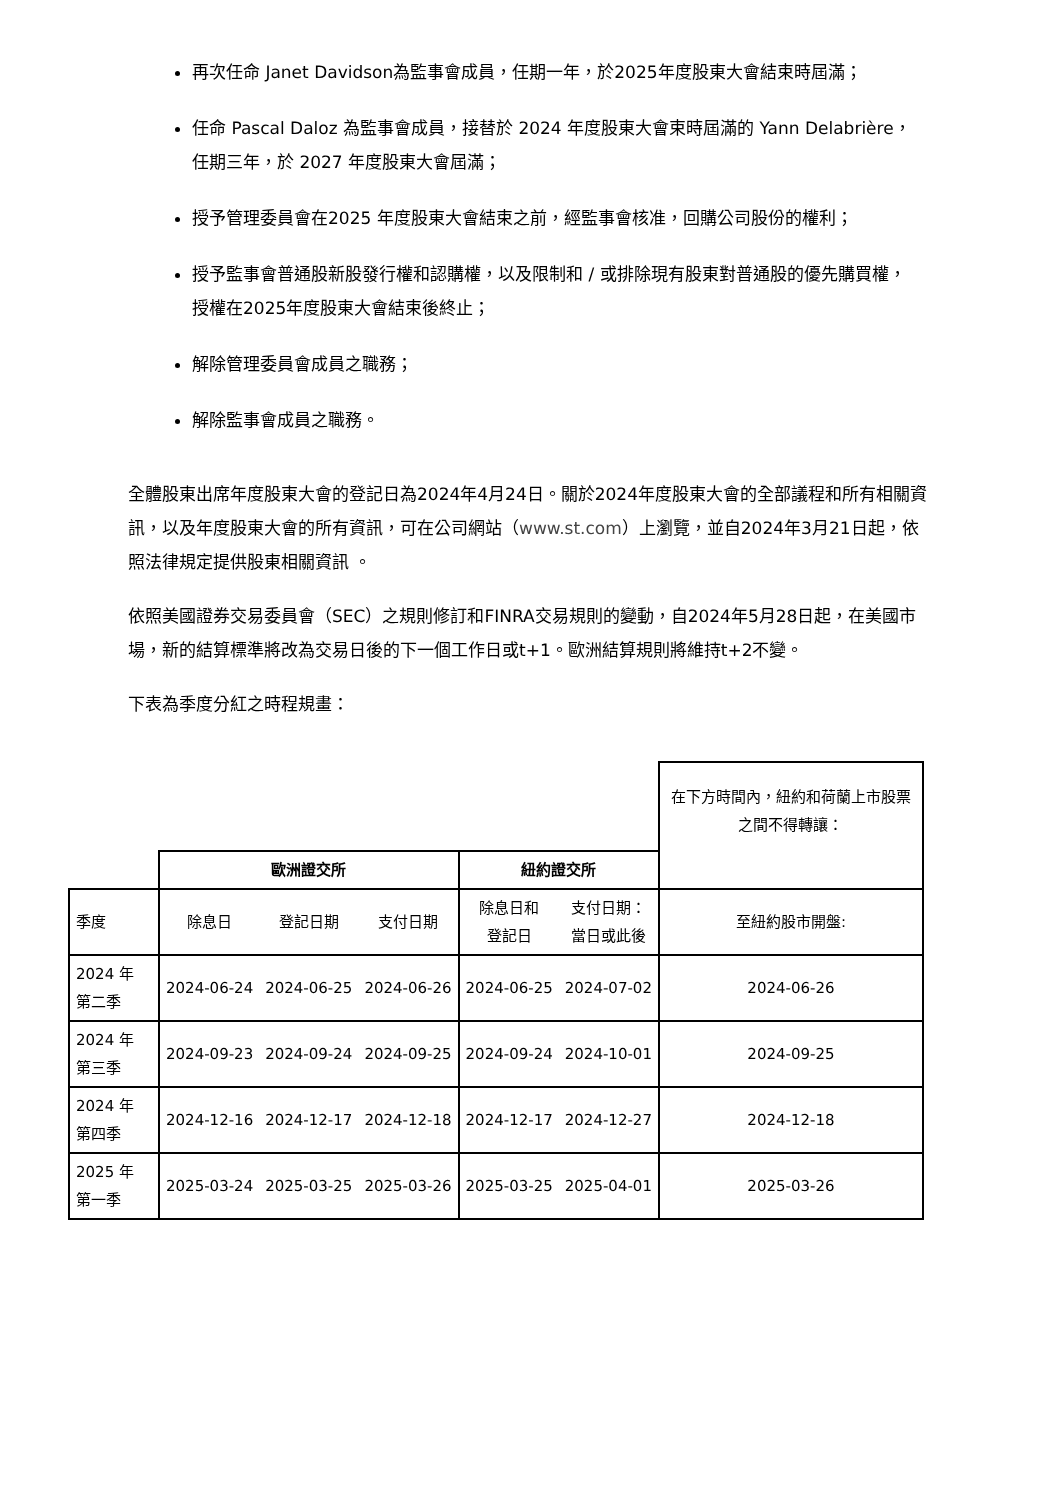再次任命 Janet Davidson為監事會成員，任期一年，於2025年度股東大會結束時屆滿；
任命 Pascal Daloz 為監事會成員，接替於 2024 年度股東大會束時屆滿的 Yann Delabrière，任期三年，於 2027 年度股東大會屆滿；
授予管理委員會在2025 年度股東大會結束之前，經監事會核准，回購公司股份的權利；
授予監事會普通股新股發行權和認購權，以及限制和 / 或排除現有股東對普通股的優先購買權，授權在2025年度股東大會結束後終止；
解除管理委員會成員之職務；
解除監事會成員之職務。
全體股東出席年度股東大會的登記日為2024年4月24日。關於2024年度股東大會的全部議程和所有相關資訊，以及年度股東大會的所有資訊，可在公司網站（www.st.com）上瀏覽，並自2024年3月21日起，依照法律規定提供股東相關資訊 。
依照美國證券交易委員會（SEC）之規則修訂和FINRA交易規則的變動，自2024年5月28日起，在美國市場，新的結算標準將改為交易日後的下一個工作日或t+1。歐洲結算規則將維持t+2不變。
下表為季度分紅之時程規畫：
| | | | | | | 在下方時間內，紐約和荷蘭上市股票之間不得轉讓： |
| | 歐洲證交所 | | | 紐約證交所 | | |
| 季度 | 除息日 | 登記日期 | 支付日期 | 除息日和 登記日 | 支付日期： 當日或此後 | 至紐約股市開盤: |
| 2024 年 第二季 | 2024-06-24 | 2024-06-25 | 2024-06-26 | 2024-06-25 | 2024-07-02 | 2024-06-26 |
| 2024 年 第三季 | 2024-09-23 | 2024-09-24 | 2024-09-25 | 2024-09-24 | 2024-10-01 | 2024-09-25 |
| 2024 年 第四季 | 2024-12-16 | 2024-12-17 | 2024-12-18 | 2024-12-17 | 2024-12-27 | 2024-12-18 |
| 2025 年 第一季 | 2025-03-24 | 2025-03-25 | 2025-03-26 | 2025-03-25 | 2025-04-01 | 2025-03-26 |